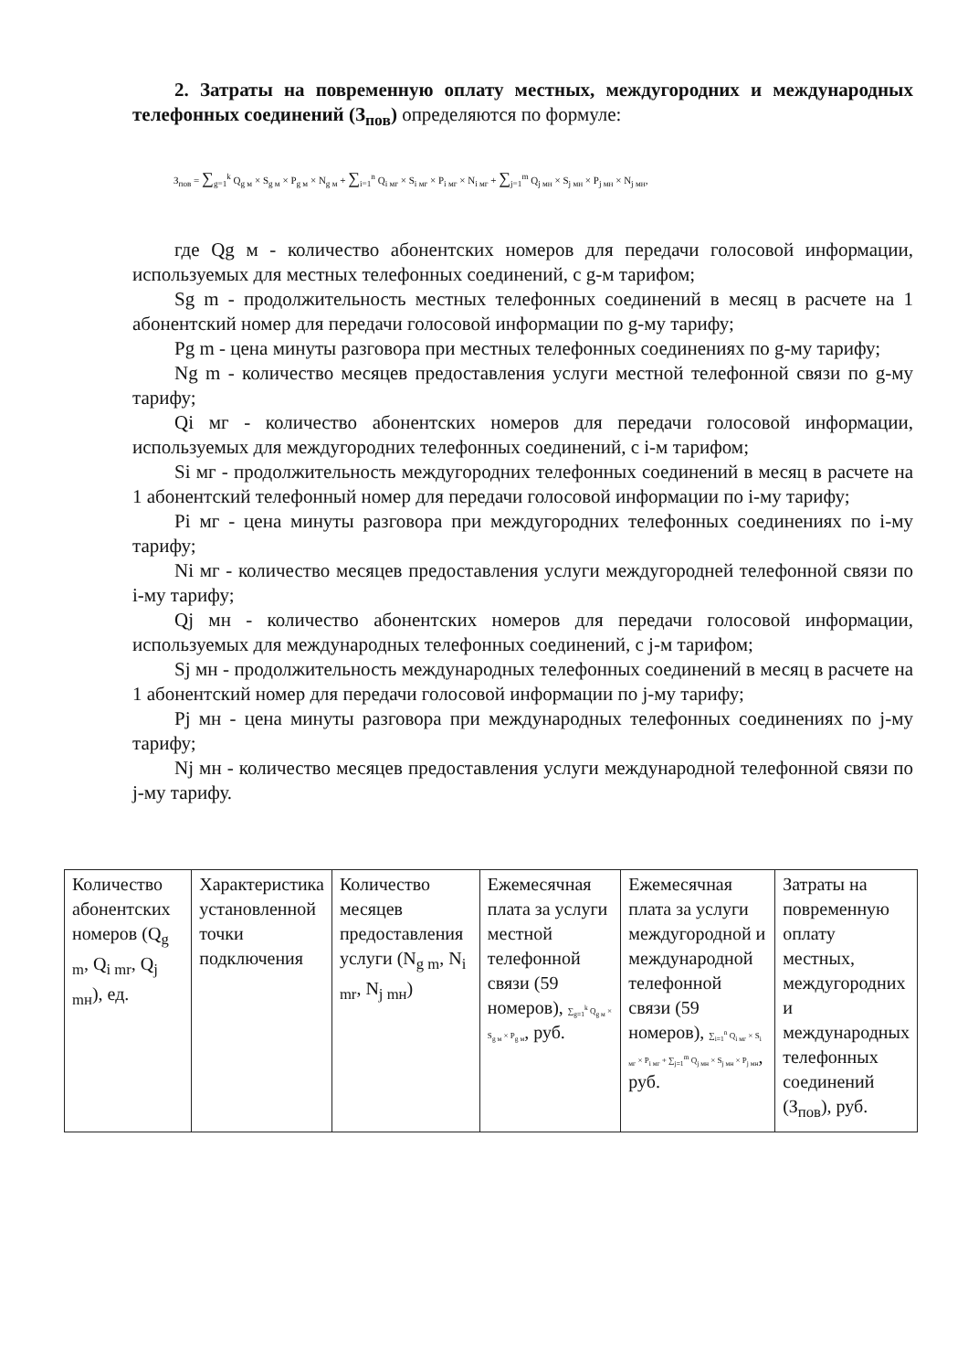2. Затраты на повременную оплату местных, междугородних и международных телефонных соединений (З<sub>пов</sub>) определяются по формуле:
З<sub>пов</sub> = ∑<sub>g=1</sub><sup>k</sup> Q<sub>g м</sub> × S<sub>g м</sub> × P<sub>g м</sub> × N<sub>g м</sub> + ∑<sub>i=1</sub><sup>n</sup> Q<sub>i мг</sub> × S<sub>i мг</sub> × P<sub>i мг</sub> × N<sub>i мг</sub> + ∑<sub>j=1</sub><sup>m</sup> Q<sub>j мн</sub> × S<sub>j мн</sub> × P<sub>j мн</sub> × N<sub>j мн</sub>,
где Qg м - количество абонентских номеров для передачи голосовой информации, используемых для местных телефонных соединений, с g-м тарифом;
Sg m - продолжительность местных телефонных соединений в месяц в расчете на 1 абонентский номер для передачи голосовой информации по g-му тарифу;
Pg m - цена минуты разговора при местных телефонных соединениях по g-му тарифу;
Ng m - количество месяцев предоставления услуги местной телефонной связи по g-му тарифу;
Qi мг - количество абонентских номеров для передачи голосовой информации, используемых для междугородних телефонных соединений, с i-м тарифом;
Si мг - продолжительность междугородних телефонных соединений в месяц в расчете на 1 абонентский телефонный номер для передачи голосовой информации по i-му тарифу;
Pi мг - цена минуты разговора при междугородних телефонных соединениях по i-му тарифу;
Ni мг - количество месяцев предоставления услуги междугородней телефонной связи по i-му тарифу;
Qj мн - количество абонентских номеров для передачи голосовой информации, используемых для международных телефонных соединений, с j-м тарифом;
Sj мн - продолжительность международных телефонных соединений в месяц в расчете на 1 абонентский номер для передачи голосовой информации по j-му тарифу;
Pj мн - цена минуты разговора при международных телефонных соединениях по j-му тарифу;
Nj мн - количество месяцев предоставления услуги международной телефонной связи по j-му тарифу.
| Количество абонентских номеров (Q<sub>g m</sub>, Q<sub>i mr</sub>, Q<sub>j mн</sub>), ед. | Характеристика установленной точки подключения | Количество месяцев предоставления услуги (N<sub>g m</sub>, N<sub>i mr</sub>, N<sub>j mн</sub>) | Ежемесячная плата за услуги местной телефонной связи (59 номеров), ∑<sub>g=1</sub><sup>k</sup> Q<sub>g м</sub> × S<sub>g м</sub> × P<sub>g м</sub> , руб. | Ежемесячная плата за услуги междугородной и международной телефонной связи (59 номеров), ∑<sub>i=1</sub><sup>n</sup> Q<sub>i мг</sub> × S<sub>i мг</sub> × P<sub>i мг</sub> + ∑<sub>j=1</sub><sup>m</sup> Q<sub>j мн</sub> × S<sub>j мн</sub> × P<sub>j мн</sub> , руб. | Затраты на повременную оплату местных, междугородних и международных телефонных соединений (З<sub>пов</sub>), руб. |